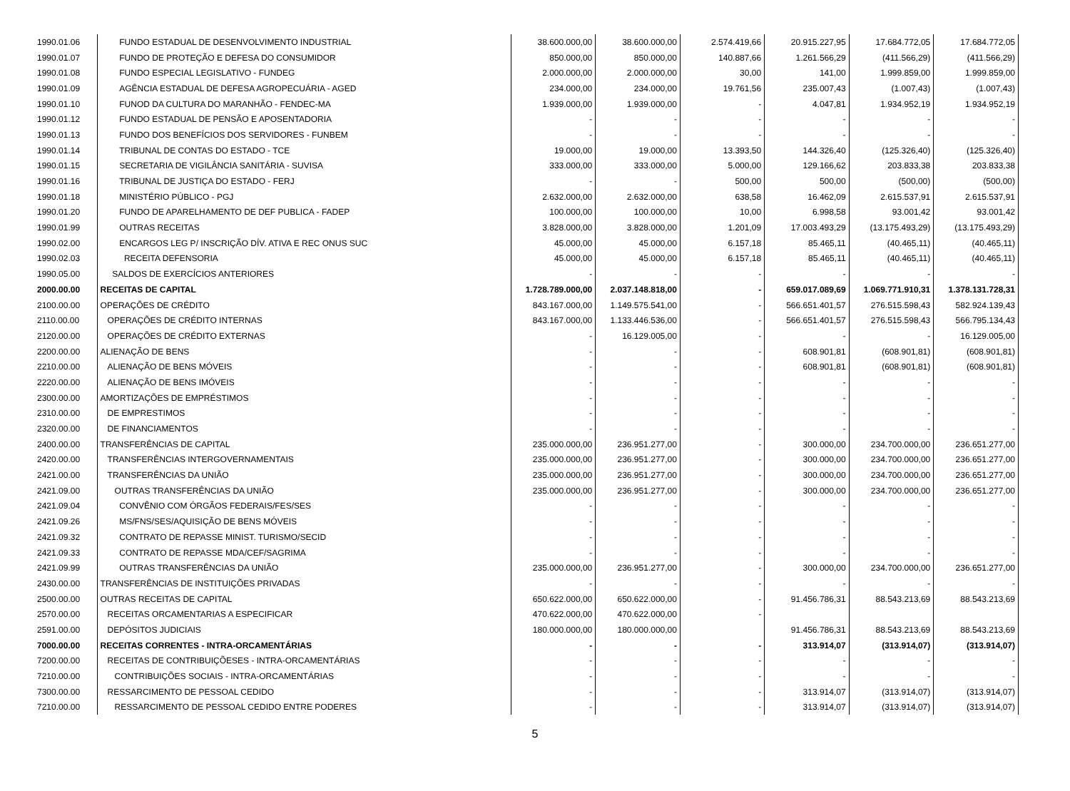| 1990.01.06 | FUNDO ESTADUAL DE DESENVOLVIMENTO INDUSTRIAL | 38.600.000,00 | 38.600.000,00 | 2.574.419,66 | 20.915.227,95 | 17.684.772,05 | 17.684.772,05 |
| 1990.01.07 | FUNDO DE PROTEÇÃO E DEFESA DO CONSUMIDOR | 850.000,00 | 850.000,00 | 140.887,66 | 1.261.566,29 | (411.566,29) | (411.566,29) |
| 1990.01.08 | FUNDO ESPECIAL LEGISLATIVO - FUNDEG | 2.000.000,00 | 2.000.000,00 | 30,00 | 141,00 | 1.999.859,00 | 1.999.859,00 |
| 1990.01.09 | AGÊNCIA ESTADUAL DE DEFESA AGROPECUÁRIA - AGED | 234.000,00 | 234.000,00 | 19.761,56 | 235.007,43 | (1.007,43) | (1.007,43) |
| 1990.01.10 | FUNOD DA CULTURA DO MARANHÃO - FENDEC-MA | 1.939.000,00 | 1.939.000,00 | - | 4.047,81 | 1.934.952,19 | 1.934.952,19 |
| 1990.01.12 | FUNDO ESTADUAL DE PENSÃO E APOSENTADORIA | - | - | - | - | - | - |
| 1990.01.13 | FUNDO DOS BENEFÍCIOS DOS SERVIDORES - FUNBEM | - | - | - | - | - | - |
| 1990.01.14 | TRIBUNAL DE CONTAS DO ESTADO - TCE | 19.000,00 | 19.000,00 | 13.393,50 | 144.326,40 | (125.326,40) | (125.326,40) |
| 1990.01.15 | SECRETARIA DE VIGILÂNCIA SANITÁRIA - SUVISA | 333.000,00 | 333.000,00 | 5.000,00 | 129.166,62 | 203.833,38 | 203.833,38 |
| 1990.01.16 | TRIBUNAL DE JUSTIÇA DO ESTADO - FERJ | - | - | 500,00 | 500,00 | (500,00) | (500,00) |
| 1990.01.18 | MINISTÉRIO PÚBLICO - PGJ | 2.632.000,00 | 2.632.000,00 | 638,58 | 16.462,09 | 2.615.537,91 | 2.615.537,91 |
| 1990.01.20 | FUNDO DE APARELHAMENTO DE DEF PUBLICA - FADEP | 100.000,00 | 100.000,00 | 10,00 | 6.998,58 | 93.001,42 | 93.001,42 |
| 1990.01.99 | OUTRAS RECEITAS | 3.828.000,00 | 3.828.000,00 | 1.201,09 | 17.003.493,29 | (13.175.493,29) | (13.175.493,29) |
| 1990.02.00 | ENCARGOS LEG P/ INSCRIÇÃO DÍV. ATIVA E REC ONUS SUC | 45.000,00 | 45.000,00 | 6.157,18 | 85.465,11 | (40.465,11) | (40.465,11) |
| 1990.02.03 | RECEITA DEFENSORIA | 45.000,00 | 45.000,00 | 6.157,18 | 85.465,11 | (40.465,11) | (40.465,11) |
| 1990.05.00 | SALDOS DE EXERCÍCIOS ANTERIORES | - | - | - | - | - | - |
| 2000.00.00 | RECEITAS DE CAPITAL | 1.728.789.000,00 | 2.037.148.818,00 | - | 659.017.089,69 | 1.069.771.910,31 | 1.378.131.728,31 |
| 2100.00.00 | OPERAÇÕES DE CRÉDITO | 843.167.000,00 | 1.149.575.541,00 | - | 566.651.401,57 | 276.515.598,43 | 582.924.139,43 |
| 2110.00.00 | OPERAÇÕES DE CRÉDITO INTERNAS | 843.167.000,00 | 1.133.446.536,00 | - | 566.651.401,57 | 276.515.598,43 | 566.795.134,43 |
| 2120.00.00 | OPERAÇÕES DE CRÉDITO EXTERNAS | - | 16.129.005,00 | - | - | - | 16.129.005,00 |
| 2200.00.00 | ALIENAÇÃO DE BENS | - | - | - | 608.901,81 | (608.901,81) | (608.901,81) |
| 2210.00.00 | ALIENAÇÃO DE BENS MÓVEIS | - | - | - | 608.901,81 | (608.901,81) | (608.901,81) |
| 2220.00.00 | ALIENAÇÃO DE BENS IMÓVEIS | - | - | - | - | - | - |
| 2300.00.00 | AMORTIZAÇÕES DE EMPRÉSTIMOS | - | - | - | - | - | - |
| 2310.00.00 | DE EMPRESTIMOS | - | - | - | - | - | - |
| 2320.00.00 | DE FINANCIAMENTOS | - | - | - | - | - | - |
| 2400.00.00 | TRANSFERÊNCIAS DE CAPITAL | 235.000.000,00 | 236.951.277,00 | - | 300.000,00 | 234.700.000,00 | 236.651.277,00 |
| 2420.00.00 | TRANSFERÊNCIAS INTERGOVERNAMENTAIS | 235.000.000,00 | 236.951.277,00 | - | 300.000,00 | 234.700.000,00 | 236.651.277,00 |
| 2421.00.00 | TRANSFERÊNCIAS DA UNIÃO | 235.000.000,00 | 236.951.277,00 | - | 300.000,00 | 234.700.000,00 | 236.651.277,00 |
| 2421.09.00 | OUTRAS TRANSFERÊNCIAS DA UNIÃO | 235.000.000,00 | 236.951.277,00 | - | 300.000,00 | 234.700.000,00 | 236.651.277,00 |
| 2421.09.04 | CONVÊNIO COM ÓRGÃOS FEDERAIS/FES/SES | - | - | - | - | - | - |
| 2421.09.26 | MS/FNS/SES/AQUISIÇÃO DE BENS MÓVEIS | - | - | - | - | - | - |
| 2421.09.32 | CONTRATO DE REPASSE MINIST. TURISMO/SECID | - | - | - | - | - | - |
| 2421.09.33 | CONTRATO DE REPASSE MDA/CEF/SAGRIMA | - | - | - | - | - | - |
| 2421.09.99 | OUTRAS TRANSFERÊNCIAS DA UNIÃO | 235.000.000,00 | 236.951.277,00 | - | 300.000,00 | 234.700.000,00 | 236.651.277,00 |
| 2430.00.00 | TRANSFERÊNCIAS DE INSTITUIÇÕES PRIVADAS | - | - | - | - | - | - |
| 2500.00.00 | OUTRAS RECEITAS DE CAPITAL | 650.622.000,00 | 650.622.000,00 | - | 91.456.786,31 | 88.543.213,69 | 88.543.213,69 |
| 2570.00.00 | RECEITAS ORCAMENTARIAS A ESPECIFICAR | 470.622.000,00 | 470.622.000,00 | - | | | |
| 2591.00.00 | DEPÓSITOS JUDICIAIS | 180.000.000,00 | 180.000.000,00 | | 91.456.786,31 | 88.543.213,69 | 88.543.213,69 |
| 7000.00.00 | RECEITAS CORRENTES - INTRA-ORCAMENTÁRIAS | - | - | - | 313.914,07 | (313.914,07) | (313.914,07) |
| 7200.00.00 | RECEITAS DE CONTRIBUIÇÕESES - INTRA-ORCAMENTÁRIAS | - | - | - | - | - | - |
| 7210.00.00 | CONTRIBUIÇÕES SOCIAIS - INTRA-ORCAMENTÁRIAS | - | - | - | - | - | - |
| 7300.00.00 | RESSARCIMENTO DE PESSOAL CEDIDO | - | - | - | 313.914,07 | (313.914,07) | (313.914,07) |
| 7210.00.00 | RESSARCIMENTO DE PESSOAL CEDIDO ENTRE PODERES | - | - | - | 313.914,07 | (313.914,07) | (313.914,07) |
5